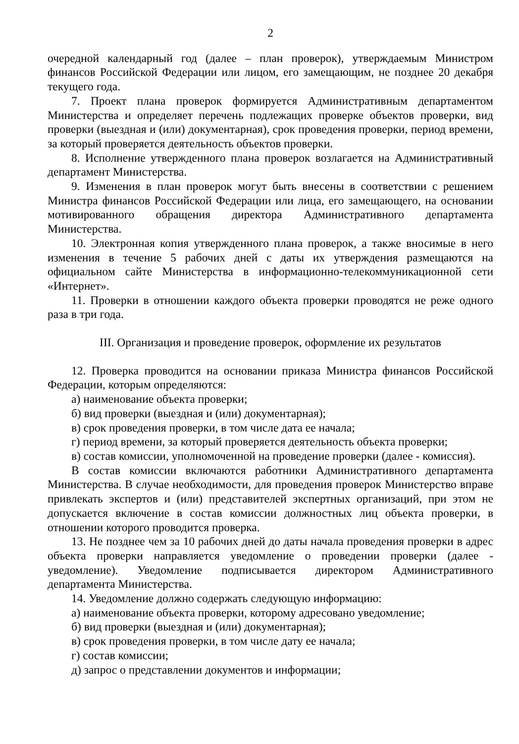2
очередной календарный год (далее – план проверок), утверждаемым Министром финансов Российской Федерации или лицом, его замещающим, не позднее 20 декабря текущего года.
7. Проект плана проверок формируется Административным департаментом Министерства и определяет перечень подлежащих проверке объектов проверки, вид проверки (выездная и (или) документарная), срок проведения проверки, период времени, за который проверяется деятельность объектов проверки.
8. Исполнение утвержденного плана проверок возлагается на Административный департамент Министерства.
9. Изменения в план проверок могут быть внесены в соответствии с решением Министра финансов Российской Федерации или лица, его замещающего, на основании мотивированного обращения директора Административного департамента Министерства.
10. Электронная копия утвержденного плана проверок, а также вносимые в него изменения в течение 5 рабочих дней с даты их утверждения размещаются на официальном сайте Министерства в информационно-телекоммуникационной сети «Интернет».
11. Проверки в отношении каждого объекта проверки проводятся не реже одного раза в три года.
III. Организация и проведение проверок, оформление их результатов
12. Проверка проводится на основании приказа Министра финансов Российской Федерации, которым определяются:
а) наименование объекта проверки;
б) вид проверки (выездная и (или) документарная);
в) срок проведения проверки, в том числе дата ее начала;
г) период времени, за который проверяется деятельность объекта проверки;
в) состав комиссии, уполномоченной на проведение проверки (далее - комиссия).
В состав комиссии включаются работники Административного департамента Министерства. В случае необходимости, для проведения проверок Министерство вправе привлекать экспертов и (или) представителей экспертных организаций, при этом не допускается включение в состав комиссии должностных лиц объекта проверки, в отношении которого проводится проверка.
13. Не позднее чем за 10 рабочих дней до даты начала проведения проверки в адрес объекта проверки направляется уведомление о проведении проверки (далее - уведомление). Уведомление подписывается директором Административного департамента Министерства.
14. Уведомление должно содержать следующую информацию:
а) наименование объекта проверки, которому адресовано уведомление;
б) вид проверки (выездная и (или) документарная);
в) срок проведения проверки, в том числе дату ее начала;
г) состав комиссии;
д) запрос о представлении документов и информации;